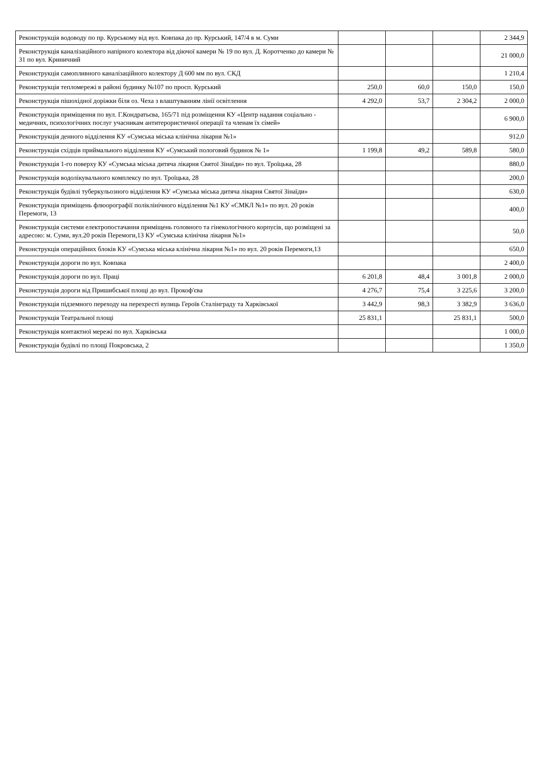| Реконструкція водоводу по пр. Курському від вул. Ковпака до пр. Курський, 147/4 в м. Суми | | | | 2 344,9 |
| Реконструкція каналізаційного напірного колектора від діючої камери № 19 по вул. Д. Коротченко до камери № 31 по вул. Криничний | | | | 21 000,0 |
| Реконструкція самопливного каналізаційного колектору Д 600 мм по вул. СКД | | | | 1 210,4 |
| Реконструкція тепломережі в районі будинку №107 по просп. Курський | 250,0 | 60,0 | 150,0 | 150,0 |
| Реконструкція пішохідної доріжки біля оз. Чеха з влаштуванням лінії освітлення | 4 292,0 | 53,7 | 2 304,2 | 2 000,0 |
| Реконструкція приміщення по вул. Г.Кондратьєва, 165/71 під розміщення КУ «Центр надання соціально - медичних, психологічних послуг учасникам антитерористичної операції та членам їх сімей» | | | | 6 900,0 |
| Реконструкція денного відділення КУ «Сумська міська клінічна лікарня №1» | | | | 912,0 |
| Реконструкція східців приймального відділення КУ «Сумський пологовий будинок № 1» | 1 199,8 | 49,2 | 589,8 | 580,0 |
| Реконструкція 1-го поверху КУ «Сумська міська дитяча лікарня Святої Зінаїди» по вул. Троїцька, 28 | | | | 880,0 |
| Реконструкція водолікувального комплексу по вул. Троїцька, 28 | | | | 200,0 |
| Реконструкція будівлі туберкульозного відділення КУ «Сумська міська дитяча лікарня Святої Зінаїди» | | | | 630,0 |
| Реконструкція приміщень флюорографії поліклінічного відділення №1 КУ «СМКЛ №1» по вул. 20 років Перемоги, 13 | | | | 400,0 |
| Реконструкція системи електропостачання приміщень головного та гінекологічного корпусів, що розміщені за адресою: м. Суми, вул.20 років Перемоги,13 КУ «Сумська клінічна лікарня №1» | | | | 50,0 |
| Реконструкція операційних блоків КУ «Сумська міська клінічна лікарня №1» по вул. 20 років Перемоги,13 | | | | 650,0 |
| Реконструкція дороги по вул. Ковпака | | | | 2 400,0 |
| Реконструкція дороги по вул. Праці | 6 201,8 | 48,4 | 3 001,8 | 2 000,0 |
| Реконструкція дороги від Пришибської площі до вул. Прокоф'єва | 4 276,7 | 75,4 | 3 225,6 | 3 200,0 |
| Реконструкція підземного переходу на перехресті вулиць Героїв Сталінграду та Харківської | 3 442,9 | 98,3 | 3 382,9 | 3 636,0 |
| Реконструкція Театральної площі | 25 831,1 | | 25 831,1 | 500,0 |
| Реконструкція контактної мережі по вул. Харківська | | | | 1 000,0 |
| Реконструкція будівлі по площі Покровська, 2 | | | | 1 350,0 |